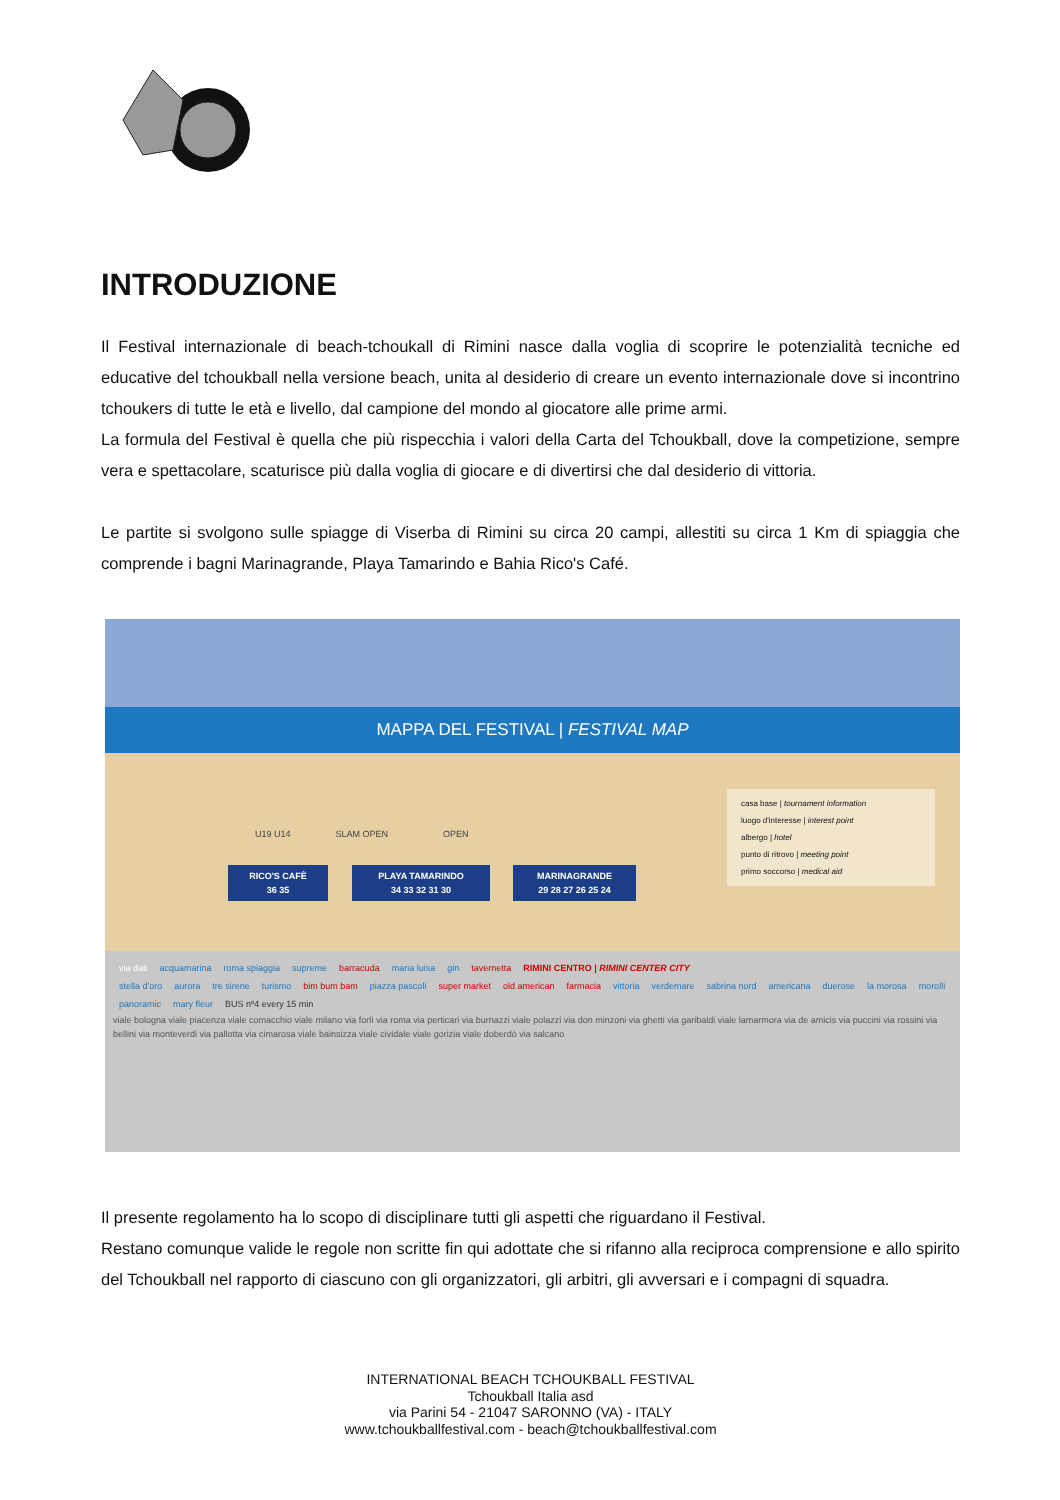INTRODUZIONE
Il Festival internazionale di beach-tchoukall di Rimini nasce dalla voglia di scoprire le potenzialità tecniche ed educative del tchoukball nella versione beach, unita al desiderio di creare un evento internazionale dove si incontrino tchoukers di tutte le età e livello, dal campione del mondo al giocatore alle prime armi.
La formula del Festival è quella che più rispecchia i valori della Carta del Tchoukball, dove la competizione, sempre vera e spettacolare, scaturisce più dalla voglia di giocare e di divertirsi che dal desiderio di vittoria.
Le partite si svolgono sulle spiagge di Viserba di Rimini su circa 20 campi, allestiti su circa 1 Km di spiaggia che comprende i bagni Marinagrande, Playa Tamarindo e Bahia Rico's Café.
MAPPA DEL FESTIVAL | FESTIVAL MAP
RICO'S CAFÈ
36 35
PLAYA TAMARINDO
34 33 32 31 30
MARINAGRANDE
29 28 27 26 25 24
casa base | tournament information
luogo d'interesse | interest point
albergo | hotel
punto di ritrovo | meeting point
primo soccorso | medical aid
U19 U14 SLAM OPEN OPEN
via dati acquamarina roma spiaggia supreme barracuda maria luisa gin tavernetta RIMINI CENTRO | RIMINI CENTER CITY
stella d'oro aurora tre sirene turismo bim bum bam piazza pascoli super market old american farmacia vittoria verdemare sabrina nord americana duerose la morosa morolli panoramic mary fleur BUS nº4 every 15 min
viale bologna viale piacenza viale comacchio viale milano via forlì via roma via perticari via burnazzi viale polazzi via don minzoni via ghetti via garibaldi viale lamarmora via de amicis via puccini via rossini via bellini via monteverdi via pallotta via cimarosa viale bainsizza viale cividale viale gorizia viale doberdò via salcano
Il presente regolamento ha lo scopo di disciplinare tutti gli aspetti che riguardano il Festival.
Restano comunque valide le regole non scritte fin qui adottate che si rifanno alla reciproca comprensione e allo spirito del Tchoukball nel rapporto di ciascuno con gli organizzatori, gli arbitri, gli avversari e i compagni di squadra.
INTERNATIONAL BEACH TCHOUKBALL FESTIVAL
Tchoukball Italia asd
via Parini 54 - 21047 SARONNO (VA) - ITALY
www.tchoukballfestival.com - beach@tchoukballfestival.com